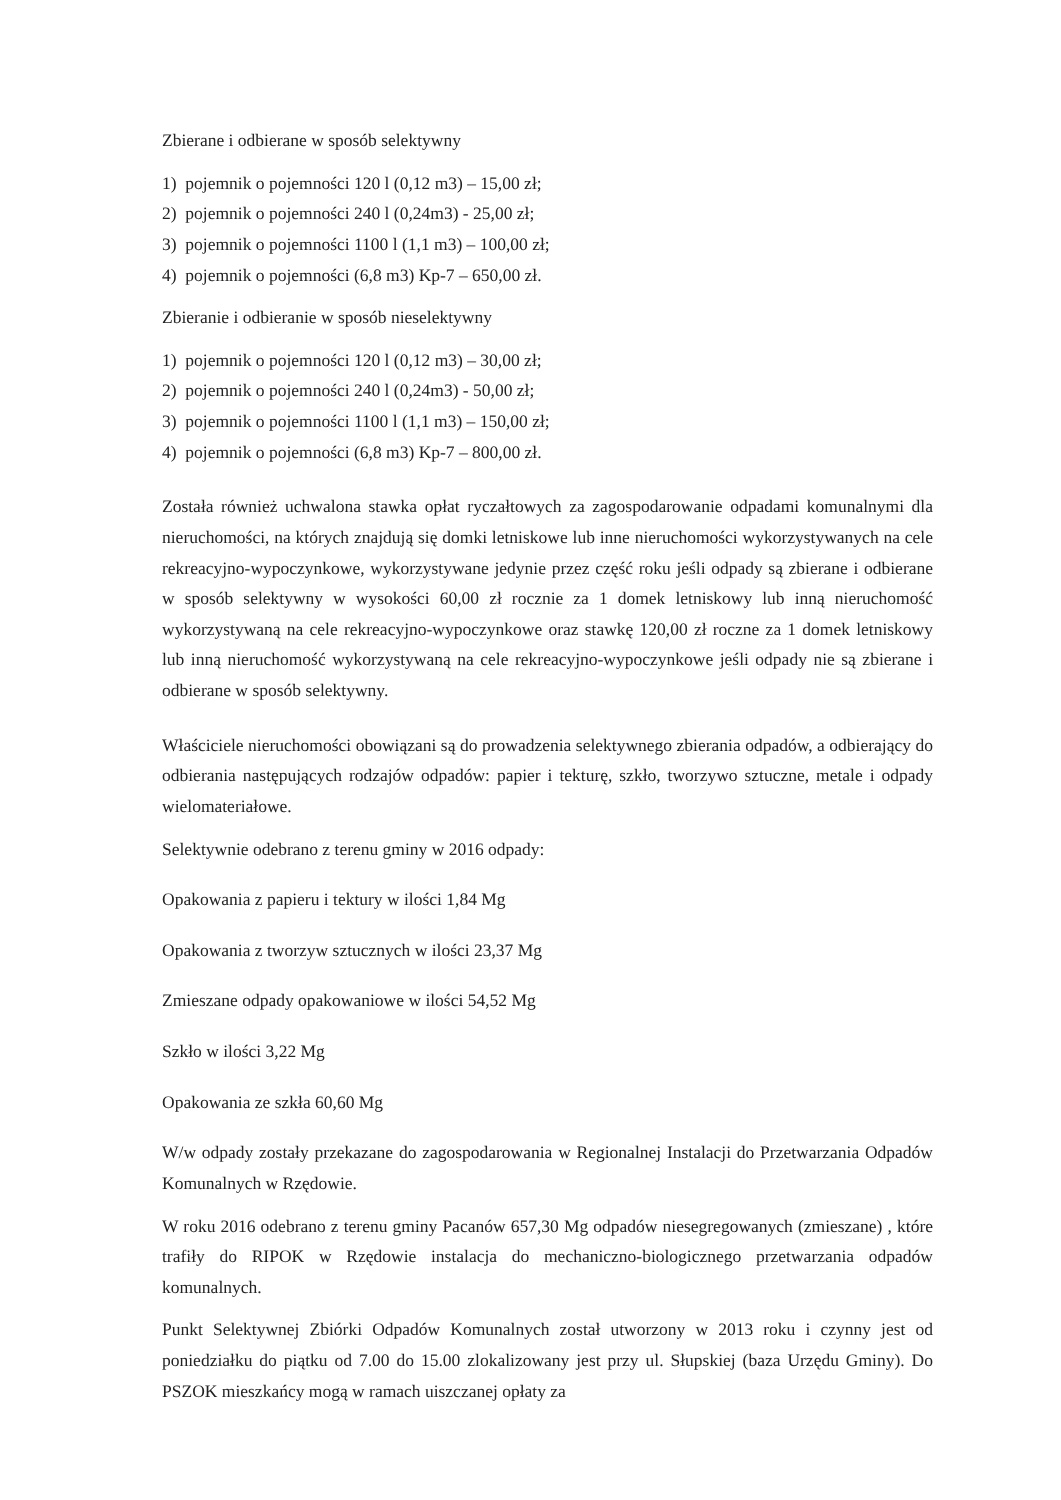Zbierane i odbierane w sposób selektywny
1) pojemnik o pojemności 120 l (0,12 m3) – 15,00 zł;
2) pojemnik o pojemności 240 l (0,24m3) - 25,00 zł;
3) pojemnik o pojemności 1100 l (1,1 m3) – 100,00 zł;
4) pojemnik o pojemności (6,8 m3) Kp-7 – 650,00 zł.
Zbieranie i odbieranie w sposób nieselektywny
1) pojemnik o pojemności 120 l (0,12 m3) – 30,00 zł;
2) pojemnik o pojemności 240 l (0,24m3) - 50,00 zł;
3) pojemnik o pojemności 1100 l (1,1 m3) – 150,00 zł;
4) pojemnik o pojemności (6,8 m3) Kp-7 – 800,00 zł.
Została również uchwalona stawka opłat ryczałtowych za zagospodarowanie odpadami komunalnymi dla nieruchomości, na których znajdują się domki letniskowe lub inne nieruchomości wykorzystywanych na cele rekreacyjno-wypoczynkowe, wykorzystywane jedynie przez część roku jeśli odpady są zbierane i odbierane w sposób selektywny w wysokości 60,00 zł rocznie za 1 domek letniskowy lub inną nieruchomość wykorzystywaną na cele rekreacyjno-wypoczynkowe oraz stawkę 120,00 zł roczne za 1 domek letniskowy lub inną nieruchomość wykorzystywaną na cele rekreacyjno-wypoczynkowe jeśli odpady nie są zbierane i odbierane w sposób selektywny.
Właściciele nieruchomości obowiązani są do prowadzenia selektywnego zbierania odpadów, a odbierający do odbierania następujących rodzajów odpadów: papier i tekturę, szkło, tworzywo sztuczne, metale i odpady wielomateriałowe.
Selektywnie odebrano z terenu gminy w 2016 odpady:
Opakowania z papieru i tektury w ilości 1,84 Mg
Opakowania z tworzyw sztucznych w ilości 23,37 Mg
Zmieszane odpady opakowaniowe w ilości 54,52 Mg
Szkło w ilości 3,22 Mg
Opakowania ze szkła 60,60 Mg
W/w odpady zostały przekazane do zagospodarowania w Regionalnej Instalacji do Przetwarzania Odpadów Komunalnych w Rzędowie.
W roku 2016 odebrano z terenu gminy Pacanów 657,30 Mg odpadów niesegregowanych (zmieszane) , które trafiły do RIPOK w Rzędowie instalacja do mechaniczno-biologicznego przetwarzania odpadów komunalnych.
Punkt Selektywnej Zbiórki Odpadów Komunalnych został utworzony w 2013 roku i czynny jest od poniedziałku do piątku od 7.00 do 15.00 zlokalizowany jest przy ul. Słupskiej (baza Urzędu Gminy). Do PSZOK mieszkańcy mogą w ramach uiszczanej opłaty za